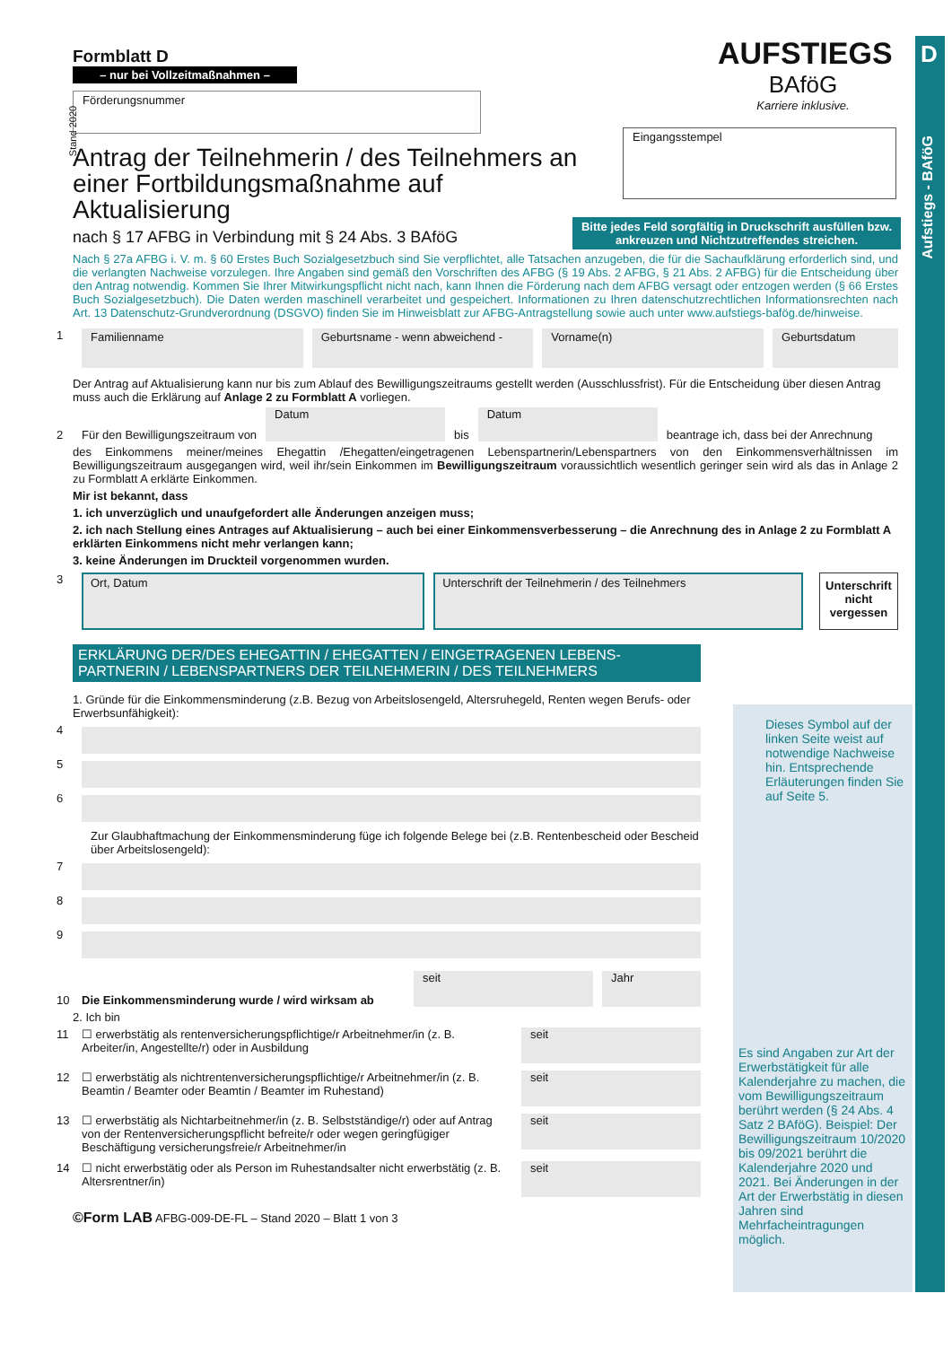D
Aufstiegs - BAföG
AUFSTIEGS
BAföG
Karriere inklusive.
Formblatt D
– nur bei Vollzeitmaßnahmen –
Stand 2020
Förderungsnummer
Eingangsstempel
Bitte jedes Feld sorgfältig in Druckschrift ausfüllen bzw. ankreuzen und Nichtzutreffendes streichen.
Antrag der Teilnehmerin / des Teilnehmers an einer Fortbildungsmaßnahme auf Aktualisierung
nach § 17 AFBG in Verbindung mit § 24 Abs. 3 BAföG
Nach § 27a AFBG i. V. m. § 60 Erstes Buch Sozialgesetzbuch sind Sie verpflichtet, alle Tatsachen anzugeben, die für die Sachaufklärung erforderlich sind, und die verlangten Nachweise vorzulegen. Ihre Angaben sind gemäß den Vorschriften des AFBG (§ 19 Abs. 2 AFBG, § 21 Abs. 2 AFBG) für die Entscheidung über den Antrag notwendig. Kommen Sie Ihrer Mitwirkungspflicht nicht nach, kann Ihnen die Förderung nach dem AFBG versagt oder entzogen werden (§ 66 Erstes Buch Sozialgesetzbuch). Die Daten werden maschinell verarbeitet und gespeichert. Informationen zu Ihren datenschutzrechtlichen Informationsrechten nach Art. 13 Datenschutz-Grundverordnung (DSGVO) finden Sie im Hinweisblatt zur AFBG-Antragstellung sowie auch unter www.aufstiegs-bafög.de/hinweise.
1
Familienname
Geburtsname - wenn abweichend -
Vorname(n) Geburtsdatum
Der Antrag auf Aktualisierung kann nur bis zum Ablauf des Bewilligungszeitraums gestellt werden (Ausschlussfrist). Für die Entscheidung über diesen Antrag muss auch die Erklärung auf Anlage 2 zu Formblatt A vorliegen.
2 Für den Bewilligungszeitraum von
Datum
bis
Datum
beantrage ich, dass bei der Anrechnung
des Einkommens meiner/meines Ehegattin /Ehegatten/eingetragenen Lebenspartnerin/Lebenspartners von den Einkommensverhältnissen im Bewilligungszeitraum ausgegangen wird, weil ihr/sein Einkommen im Bewilligungszeitraum voraussichtlich wesentlich geringer sein wird als das in Anlage 2 zu Formblatt A erklärte Einkommen.
Mir ist bekannt, dass
1. ich unverzüglich und unaufgefordert alle Änderungen anzeigen muss;
2. ich nach Stellung eines Antrages auf Aktualisierung – auch bei einer Einkommensverbesserung – die Anrechnung des in Anlage 2 zu Formblatt A erklärten Einkommens nicht mehr verlangen kann;
3. keine Änderungen im Druckteil vorgenommen wurden.
3
Ort, Datum
Unterschrift der Teilnehmerin / des Teilnehmers
Unterschrift nicht vergessen
ERKLÄRUNG DER/DES EHEGATTIN / EHEGATTEN / EINGETRAGENEN LEBENS-PARTNERIN / LEBENSPARTNERS DER TEILNEHMERIN / DES TEILNEHMERS
1. Gründe für die Einkommensminderung (z.B. Bezug von Arbeitslosengeld, Altersruhegeld, Renten wegen Berufs- oder Erwerbsunfähigkeit):
4
5
6
Zur Glaubhaftmachung der Einkommensminderung füge ich folgende Belege bei (z.B. Rentenbescheid oder Bescheid über Arbeitslosengeld):
7
8
9
10 Die Einkommensminderung wurde / wird wirksam ab
seit
Jahr
2. Ich bin
11 ☐ erwerbstätig als rentenversicherungspflichtige/r Arbeitnehmer/in (z. B. Arbeiter/in, Angestellte/r) oder in Ausbildung
seit
12 ☐ erwerbstätig als nichtrentenversicherungspflichtige/r Arbeitnehmer/in (z. B. Beamtin / Beamter oder Beamtin / Beamter im Ruhestand)
seit
13 ☐ erwerbstätig als Nichtarbeitnehmer/in (z. B. Selbstständige/r) oder auf Antrag von der Rentenversicherungspflicht befreite/r oder wegen geringfügiger Beschäftigung versicherungsfreie/r Arbeitnehmer/in
seit
14 ☐ nicht erwerbstätig oder als Person im Ruhestandsalter nicht erwerbstätig (z. B. Altersrentner/in)
seit
©Form LAB AFBG-009-DE-FL – Stand 2020 – Blatt 1 von 3
Dieses Symbol auf der linken Seite weist auf notwendige Nachweise hin. Entsprechende Erläuterungen finden Sie auf Seite 5.
Es sind Angaben zur Art der Erwerbstätigkeit für alle Kalenderjahre zu machen, die vom Bewilligungszeitraum berührt werden (§ 24 Abs. 4 Satz 2 BAföG). Beispiel: Der Bewilligungszeitraum 10/2020 bis 09/2021 berührt die Kalenderjahre 2020 und 2021. Bei Änderungen in der Art der Erwerbstätig in diesen Jahren sind Mehrfacheintragungen möglich.